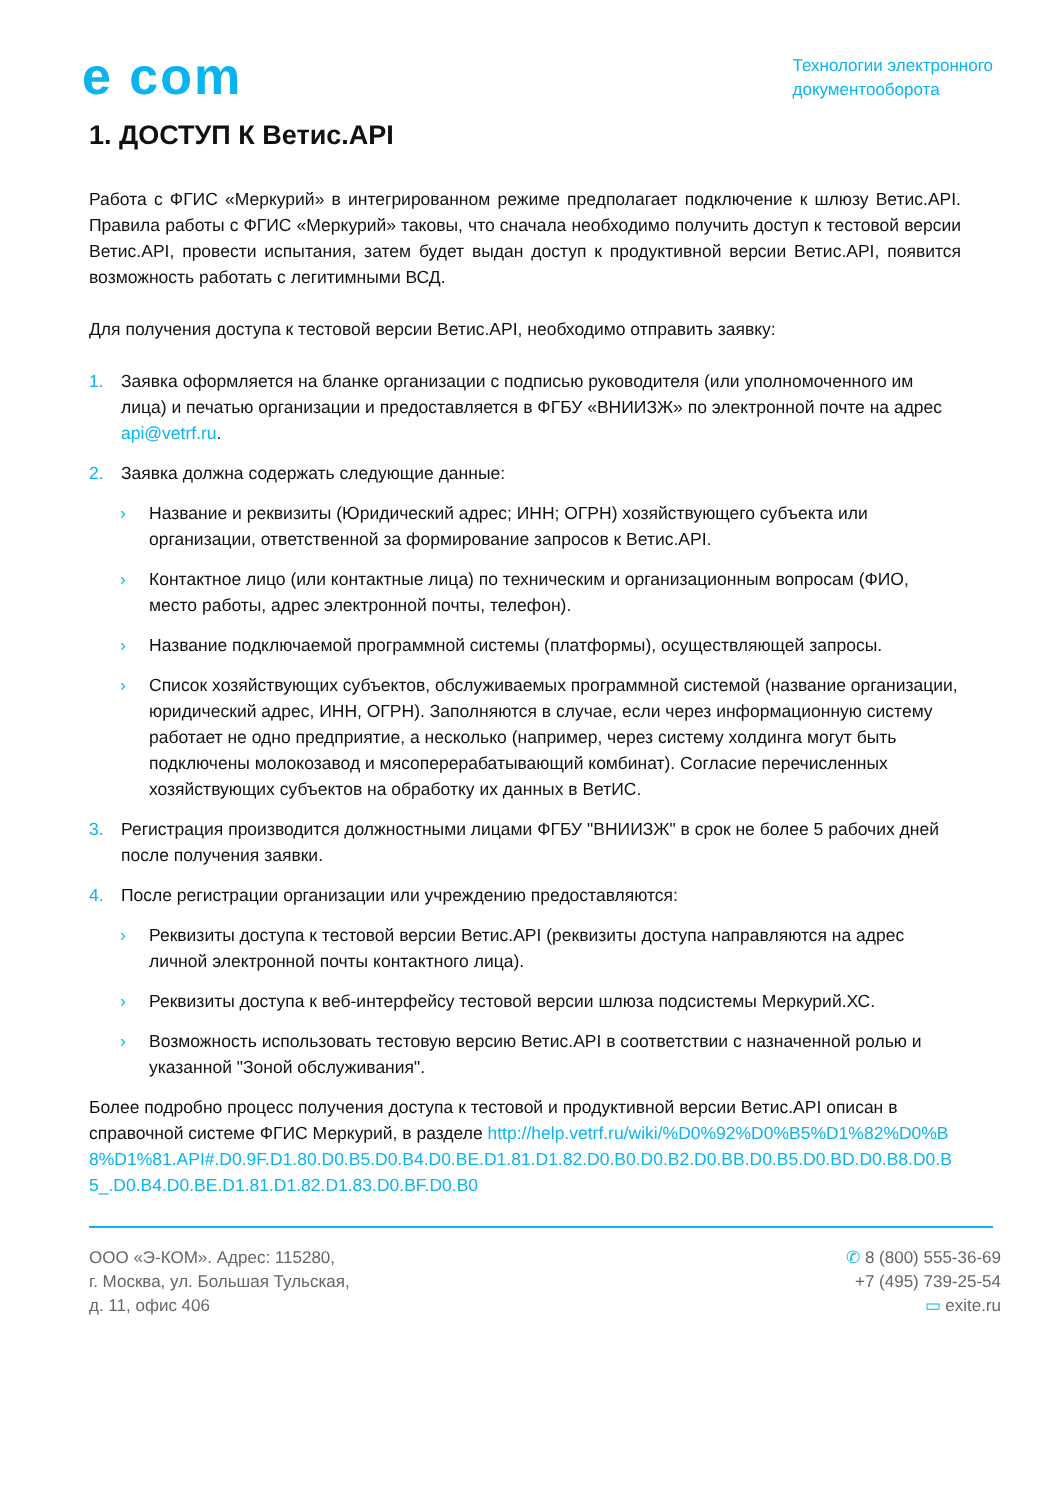e com
Технологии электронного
документооборота
1. ДОСТУП К Ветис.API
Работа с ФГИС «Меркурий» в интегрированном режиме предполагает подключение к шлюзу Ветис.API. Правила работы с ФГИС «Меркурий» таковы, что сначала необходимо получить доступ к тестовой версии Ветис.API, провести испытания, затем будет выдан доступ к продуктивной версии Ветис.API, появится возможность работать с легитимными ВСД.
Для получения доступа к тестовой версии Ветис.API, необходимо отправить заявку:
1. Заявка оформляется на бланке организации с подписью руководителя (или уполномоченного им лица) и печатью организации и предоставляется в ФГБУ «ВНИИЗЖ» по электронной почте на адрес api@vetrf.ru.
2. Заявка должна содержать следующие данные:
› Название и реквизиты (Юридический адрес; ИНН; ОГРН) хозяйствующего субъекта или организации, ответственной за формирование запросов к Ветис.API.
› Контактное лицо (или контактные лица) по техническим и организационным вопросам (ФИО, место работы, адрес электронной почты, телефон).
› Название подключаемой программной системы (платформы), осуществляющей запросы.
› Список хозяйствующих субъектов, обслуживаемых программной системой (название организации, юридический адрес, ИНН, ОГРН). Заполняются в случае, если через информационную систему работает не одно предприятие, а несколько (например, через систему холдинга могут быть подключены молокозавод и мясоперерабатывающий комбинат). Согласие перечисленных хозяйствующих субъектов на обработку их данных в ВетИС.
3. Регистрация производится должностными лицами ФГБУ "ВНИИЗЖ" в срок не более 5 рабочих дней после получения заявки.
4. После регистрации организации или учреждению предоставляются:
› Реквизиты доступа к тестовой версии Ветис.API (реквизиты доступа направляются на адрес личной электронной почты контактного лица).
› Реквизиты доступа к веб-интерфейсу тестовой версии шлюза подсистемы Меркурий.ХС.
› Возможность использовать тестовую версию Ветис.API в соответствии с назначенной ролью и указанной "Зоной обслуживания".
Более подробно процесс получения доступа к тестовой и продуктивной версии Ветис.API описан в справочной системе ФГИС Меркурий, в разделе http://help.vetrf.ru/wiki/%D0%92%D0%B5%D1%82%D0%B8%D1%81.API#.D0.9F.D1.80.D0.B5.D0.B4.D0.BE.D1.81.D1.82.D0.B0.D0.B2.D0.BB.D0.B5.D0.BD.D0.B8.D0.B5_.D0.B4.D0.BE.D1.81.D1.82.D1.83.D0.BF.D0.B0
ООО «Э-КОМ». Адрес: 115280,
г. Москва, ул. Большая Тульская,
д. 11, офис 406
✆ 8 (800) 555-36-69
+7 (495) 739-25-54
▭ exite.ru